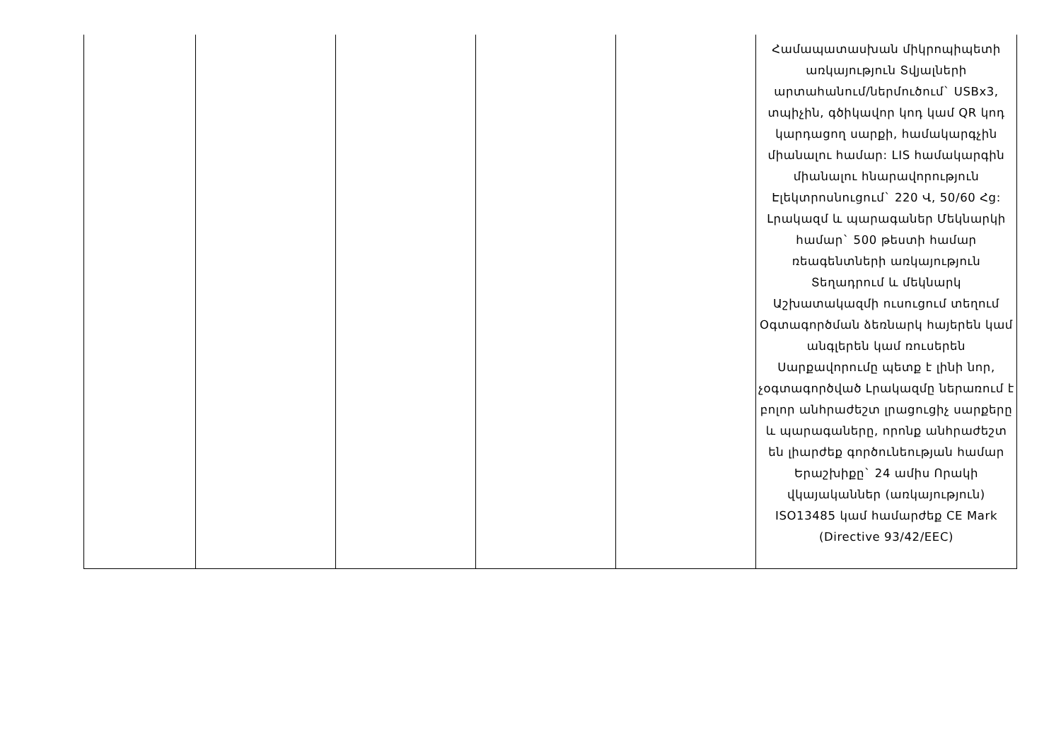| | | | | | Համապատասխան միկրոպիպետի առկայություն Տվյալների արտահանում/ներմուծում` USBx3, տպիչին, գծիկավոր կոդ կամ QR կոդ կարդացող սարքի, համակարգչին միանալու համար: LIS համակարգին միանալու հնարավորություն Էլեկտրոսնուցում` 220 Վ, 50/60 Հց: Լրակազմ և պարագաներ Մեկնարկի համար` 500 թեստի համար ռեագենտների առկայություն Տեղադրում և մեկնարկ Աշխատակազմի ուսուցում տեղում Օգտագործման ձեռնարկ հայերեն կամ անգլերեն կամ ռուսերեն Սարքավորումը պետք է լինի նոր, չօգտագործված Լրակազմը ներառում է բոլոր անհրաժեշտ լրացուցիչ սարքերը և պարագաները, որոնք անհրաժեշտ են լիարժեք գործունեության համար Երաշխիքը` 24 ամիս Որակի վկայականներ (առկայություն) ISO13485 կամ համարժեք CE Mark (Directive 93/42/EEC) |